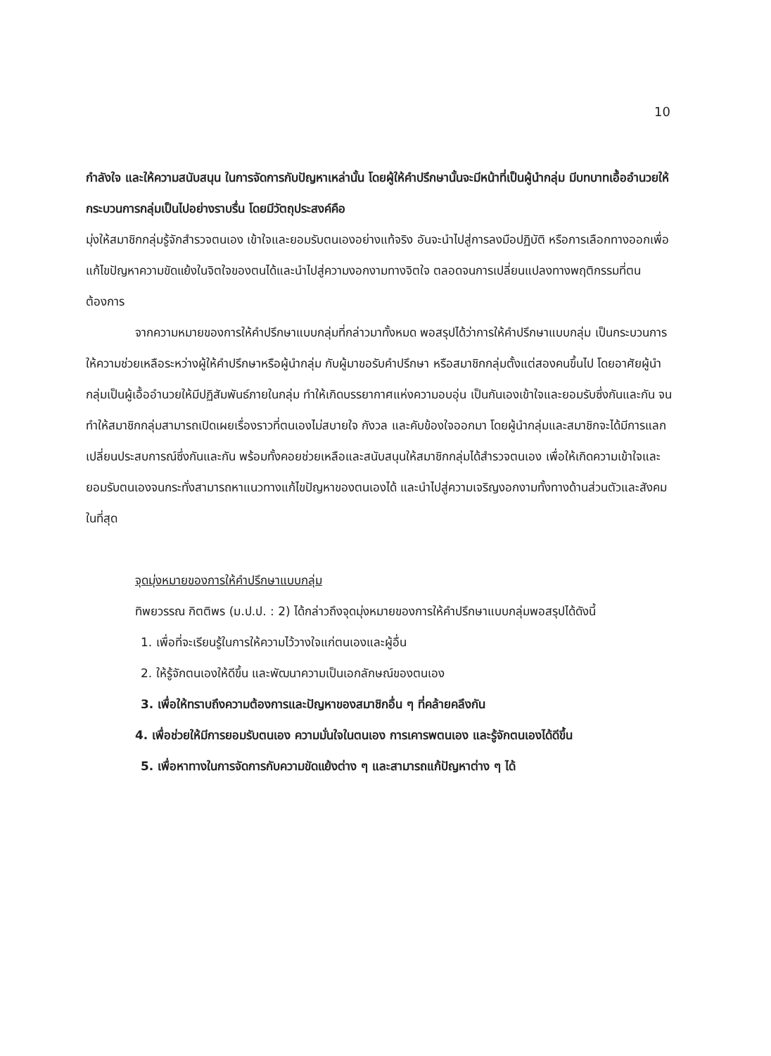10
กำลังใจ และให้ความสนับสนุน ในการจัดการกับปัญหาเหล่านั้น โดยผู้ให้คำปรึกษานั้นจะมีหน้าที่เป็นผู้นำกลุ่ม มีบทบาทเอื้ออำนวยให้กระบวนการกลุ่มเป็นไปอย่างราบรื่น โดยมีวัตถุประสงค์คือ
มุ่งให้สมาชิกกลุ่มรู้จักสำรวจตนเอง เข้าใจและยอมรับตนเองอย่างแท้จริง อันจะนำไปสู่การลงมือปฏิบัติ หรือการเลือกทางออกเพื่อแก้ไขปัญหาความขัดแย้งในจิตใจของตนได้และนำไปสู่ความงอกงามทางจิตใจ ตลอดจนการเปลี่ยนแปลงทางพฤติกรรมที่ตนต้องการ
จากความหมายของการให้คำปรึกษาแบบกลุ่มที่กล่าวมาทั้งหมด พอสรุปได้ว่าการให้คำปรึกษาแบบกลุ่ม เป็นกระบวนการให้ความช่วยเหลือระหว่างผู้ให้คำปรึกษาหรือผู้นำกลุ่ม กับผู้มาขอรับคำปรึกษา หรือสมาชิกกลุ่มตั้งแต่สองคนขึ้นไป โดยอาศัยผู้นำกลุ่มเป็นผู้เอื้ออำนวยให้มีปฏิสัมพันธ์ภายในกลุ่ม ทำให้เกิดบรรยากาศแห่งความอบอุ่น เป็นกันเองเข้าใจและยอมรับซึ่งกันและกัน จนทำให้สมาชิกกลุ่มสามารถเปิดเผยเรื่องราวที่ตนเองไม่สบายใจ กังวล และคับข้องใจออกมา โดยผู้นำกลุ่มและสมาชิกจะได้มีการแลกเปลี่ยนประสบการณ์ซึ่งกันและกัน พร้อมทั้งคอยช่วยเหลือและสนับสนุนให้สมาชิกกลุ่มได้สำรวจตนเอง เพื่อให้เกิดความเข้าใจและยอมรับตนเองจนกระทั่งสามารถหาแนวทางแก้ไขปัญหาของตนเองได้ และนำไปสู่ความเจริญงอกงามทั้งทางด้านส่วนตัวและสังคมในที่สุด
จุดมุ่งหมายของการให้คำปรึกษาแบบกลุ่ม
ทิพยวรรณ กิตติพร (ม.ป.ป. : 2) ได้กล่าวถึงจุดมุ่งหมายของการให้คำปรึกษาแบบกลุ่มพอสรุปได้ดังนี้
1. เพื่อที่จะเรียนรู้ในการให้ความไว้วางใจแก่ตนเองและผู้อื่น
2. ให้รู้จักตนเองให้ดีขึ้น และพัฒนาความเป็นเอกลักษณ์ของตนเอง
3. เพื่อให้ทราบถึงความต้องการและปัญหาของสมาชิกอื่น ๆ ที่คล้ายคลึงกัน
4. เพื่อช่วยให้มีการยอมรับตนเอง ความมั่นใจในตนเอง การเคารพตนเอง และรู้จักตนเองได้ดีขึ้น
5. เพื่อหาทางในการจัดการกับความขัดแย้งต่าง ๆ และสามารถแก้ปัญหาต่าง ๆ ได้